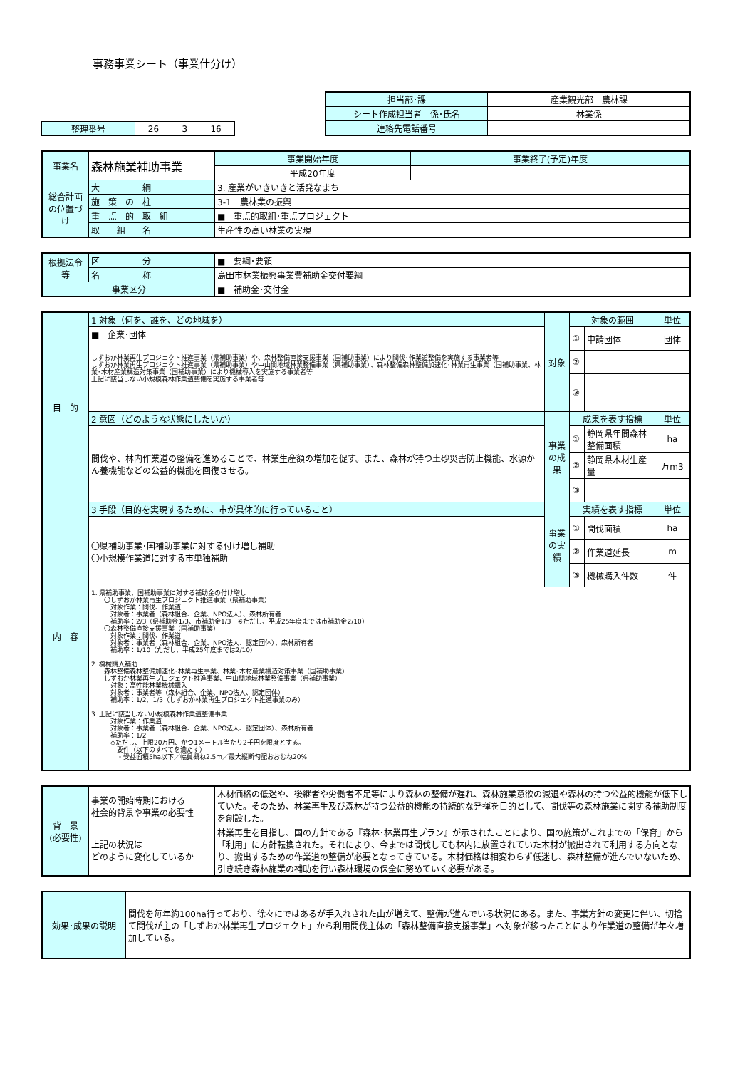事務事業シート（事業仕分け）
| 整理番号 | 26 | 3 | 16 |
| 担当部･課 | 産業観光部 農林課 |
| シート作成担当者 係･氏名 | 林業係 |
| 連絡先電話番号 | |
| 事業名 | 森林施業補助事業 | | 事業開始年度 | 事業終了(予定)年度 |
| | | | 平成20年度 | |
| 総合計画の位置づけ | 大 綱 | 3. 産業がいきいきと活発なまち | | |
| | 施 策 の 柱 | 3-1 農林業の振興 | | |
| | 重 点 的 取 組 | ■ 重点的取組･重点プロジェクト | | |
| | 取 組 名 | 生産性の高い林業の実現 | | |
| 根拠法令等 | 区 分 | ■ 要綱･要領 |
| | 名 称 | 島田市林業振興事業費補助金交付要綱 |
| 事業区分 | | ■ 補助金･交付金 |
| 目 的 | 1 対象（何を、誰を、どの地域を） | 対象 | 対象の範囲 | | 単位 |
| | ■ 企業･団体 しずおか林業再生プロジェクト推進事業（県補助事業）や、森林整備直接支援事業（国補助事業）により間伐･作業道整備を実施する事業者等 しずおか林業再生プロジェクト推進事業（県補助事業）や中山間地域林業整備事業（県補助事業）、森林整備森林整備加速化･林業再生事業（国補助事業、林業･木材産業構造対策事業（国補助事業）により機械導入を実施する事業者等 上記に該当しない小規模森林作業道整備を実施する事業者等 | | ① | 申請団体 | 団体 |
| | | | ② | | |
| | | | ③ | | |
| | 2 意図（どのような状態にしたいか） | 事業の成果 | 成果を表す指標 | | 単位 |
| | 間伐や、林内作業道の整備を進めることで、林業生産額の増加を促す。また、森林が持つ土砂災害防止機能、水源かん養機能などの公益的機能を回復させる。 | | ① | 静岡県年間森林整備面積 | ha |
| | | | ② | 静岡県木材生産量 | 万m3 |
| | | | ③ | | |
| 内 容 | 3 手段（目的を実現するために、市が具体的に行っていること） | 事業の実績 | 実績を表す指標 | | 単位 |
| | 〇県補助事業･国補助事業に対する付け増し補助 〇小規模作業道に対する市単独補助 | | ① | 間伐面積 | ha |
| | | | ② | 作業道延長 | m |
| | | | ③ | 機械購入件数 | 件 |
| | 1. 県補助事業、国補助事業に対する補助金の付け増し 〇しずおか林業再生プロジェクト推進事業（県補助事業） 対象作業：間伐、作業道 対象者：事業者（森林組合、企業、NPO法人）、森林所有者 補助率：2/3（県補助金1/3、市補助金1/3 ※ただし、平成25年度までは市補助金2/10） 〇森林整備直接支援事業（国補助事業） 対象作業：間伐、作業道 対象者：事業者（森林組合、企業、NPO法人、認定団体）、森林所有者 補助率：1/10（ただし、平成25年度までは2/10） 2. 機械購入補助 森林整備森林整備加速化･林業再生事業、林業･木材産業構造対策事業（国補助事業） しずおか林業再生プロジェクト推進事業、中山間地域林業整備事業（県補助事業） 対象：高性能林業機械購入 対象者：事業者等（森林組合、企業、NPO法人、認定団体） 補助率：1/2、1/3（しずおか林業再生プロジェクト推進事業のみ） 3. 上記に該当しない小規模森林作業道整備事業 対象作業：作業道 対象者：事業者（森林組合、企業、NPO法人、認定団体）、森林所有者 補助率：1/2 ◇ただし、上限20万円、かつ1メートル当たり2千円を限度とする。 要件（以下のすべてを満たす） ・受益面積5ha以下／幅員概ね2.5m／最大縦断勾配おおむね20% | | | | |
| 背 景 (必要性) | 事業の開始時期における 社会的背景や事業の必要性 | 木材価格の低迷や、後継者や労働者不足等により森林の整備が遅れ、森林施業意欲の減退や森林の持つ公益的機能が低下していた。そのため、林業再生及び森林が持つ公益的機能の持続的な発揮を目的として、間伐等の森林施業に関する補助制度を創設した。 |
| | 上記の状況は どのように変化しているか | 林業再生を目指し、国の方針である『森林･林業再生プラン』が示されたことにより、国の施策がこれまでの「保育」から「利用」に方針転換された。それにより、今までは間伐しても林内に放置されていた木材が搬出されて利用する方向となり、搬出するための作業道の整備が必要となってきている。木材価格は相変わらず低迷し、森林整備が進んでいないため、引き続き森林施業の補助を行い森林環境の保全に努めていく必要がある。 |
| 効果･成果の説明 | 間伐を毎年約100ha行っており、徐々にではあるが手入れされた山が増えて、整備が進んでいる状況にある。また、事業方針の変更に伴い、切捨て間伐が主の「しずおか林業再生プロジェクト」から利用間伐主体の「森林整備直接支援事業」へ対象が移ったことにより作業道の整備が年々増加している。 |